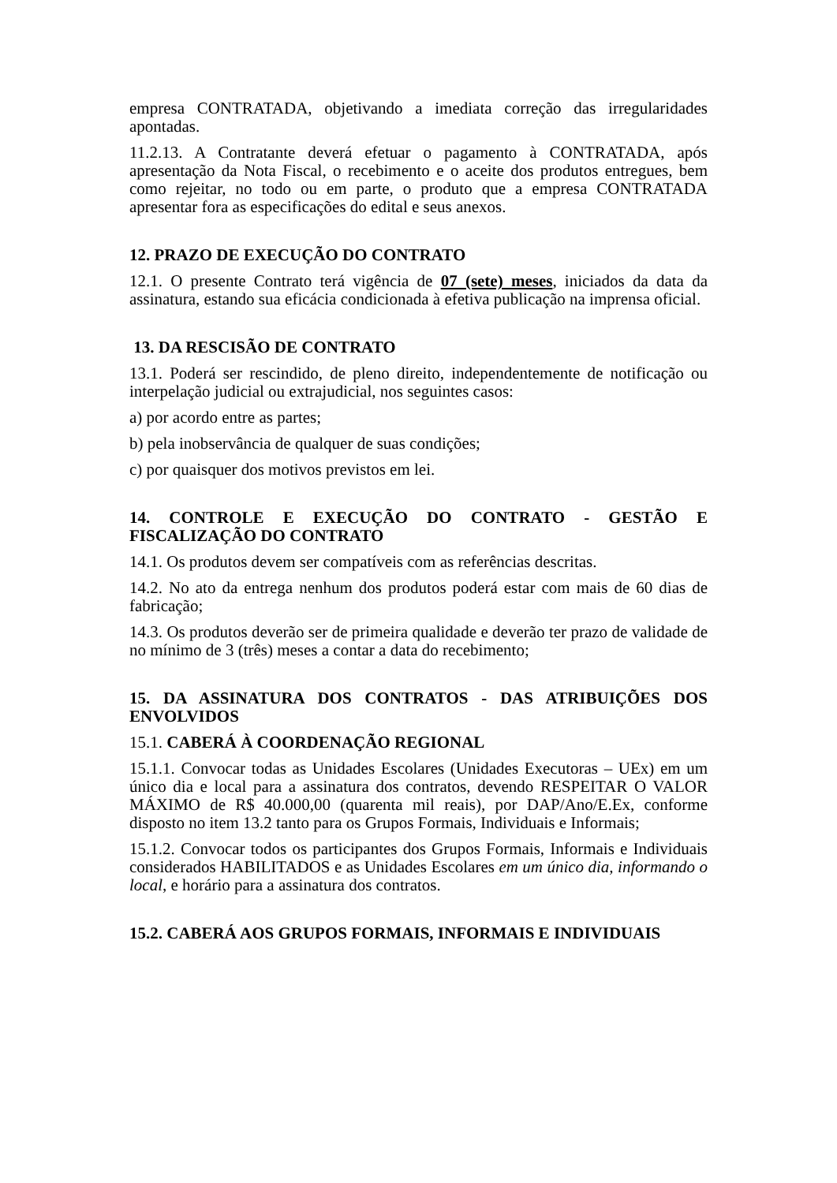empresa CONTRATADA, objetivando a imediata correção das irregularidades apontadas.
11.2.13. A Contratante deverá efetuar o pagamento à CONTRATADA, após apresentação da Nota Fiscal, o recebimento e o aceite dos produtos entregues, bem como rejeitar, no todo ou em parte, o produto que a empresa CONTRATADA apresentar fora as especificações do edital e seus anexos.
12. PRAZO DE EXECUÇÃO DO CONTRATO
12.1. O presente Contrato terá vigência de 07 (sete) meses, iniciados da data da assinatura, estando sua eficácia condicionada à efetiva publicação na imprensa oficial.
13. DA RESCISÃO DE CONTRATO
13.1. Poderá ser rescindido, de pleno direito, independentemente de notificação ou interpelação judicial ou extrajudicial, nos seguintes casos:
a) por acordo entre as partes;
b) pela inobservância de qualquer de suas condições;
c) por quaisquer dos motivos previstos em lei.
14. CONTROLE E EXECUÇÃO DO CONTRATO - GESTÃO E FISCALIZAÇÃO DO CONTRATO
14.1. Os produtos devem ser compatíveis com as referências descritas.
14.2. No ato da entrega nenhum dos produtos poderá estar com mais de 60 dias de fabricação;
14.3. Os produtos deverão ser de primeira qualidade e deverão ter prazo de validade de no mínimo de 3 (três) meses a contar a data do recebimento;
15. DA ASSINATURA DOS CONTRATOS - DAS ATRIBUIÇÕES DOS ENVOLVIDOS
15.1. CABERÁ À COORDENAÇÃO REGIONAL
15.1.1. Convocar todas as Unidades Escolares (Unidades Executoras – UEx) em um único dia e local para a assinatura dos contratos, devendo RESPEITAR O VALOR MÁXIMO de R$ 40.000,00 (quarenta mil reais), por DAP/Ano/E.Ex, conforme disposto no item 13.2 tanto para os Grupos Formais, Individuais e Informais;
15.1.2. Convocar todos os participantes dos Grupos Formais, Informais e Individuais considerados HABILITADOS e as Unidades Escolares em um único dia, informando o local, e horário para a assinatura dos contratos.
15.2. CABERÁ AOS GRUPOS FORMAIS, INFORMAIS E INDIVIDUAIS